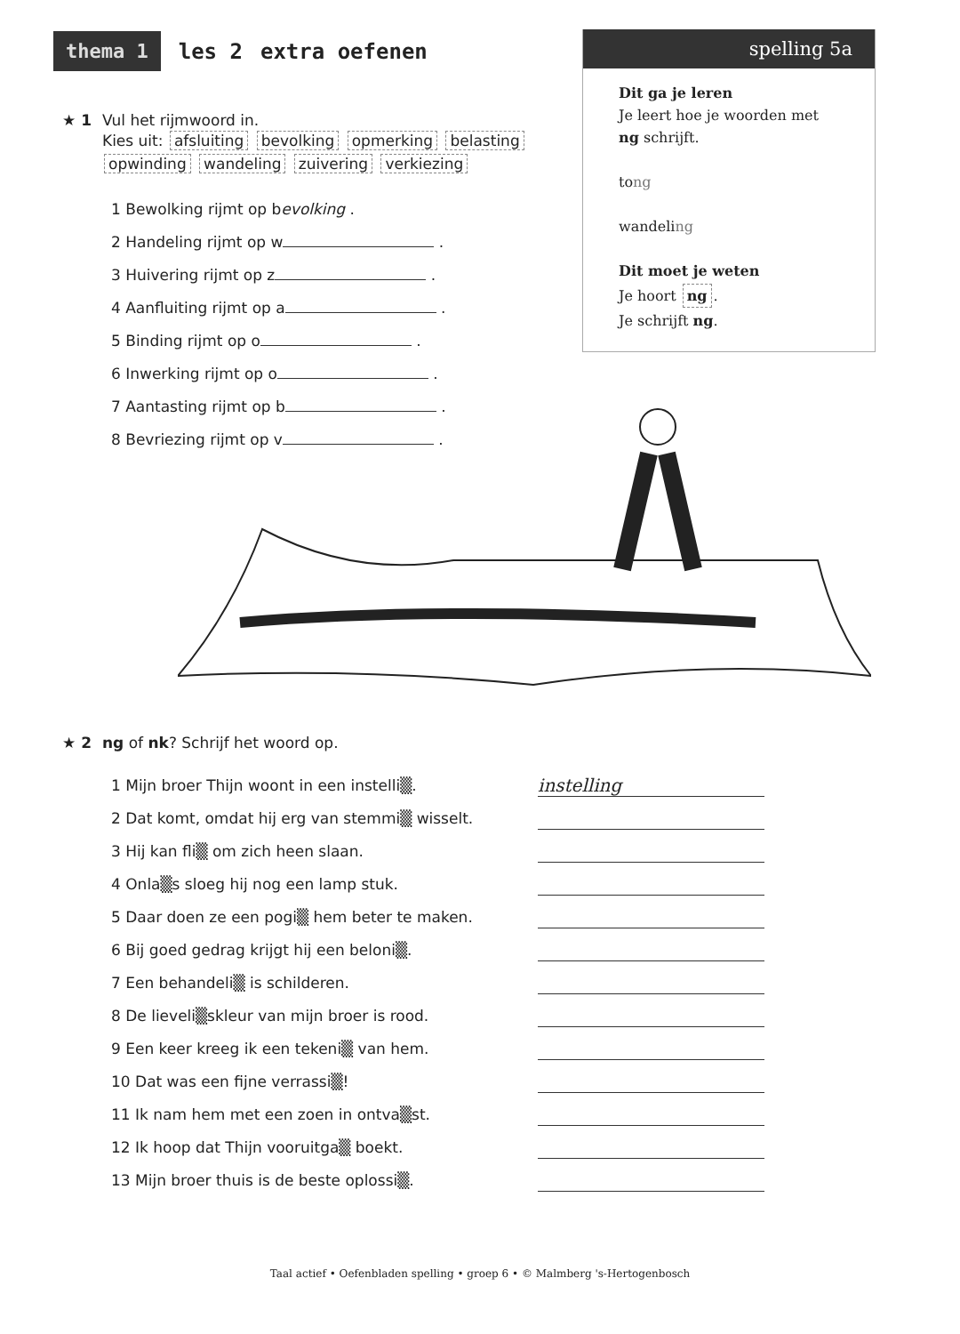thema 1 les 2 extra oefenen
spelling 5a
Dit ga je leren
Je leert hoe je woorden met ng schrijft.
tong
wandeling
Dit moet je weten
Je hoort ng.
Je schrijft ng.
★ 1 Vul het rijmwoord in.
Kies uit: afsluiting bevolking opmerking belasting
opwinding wandeling zuivering verkiezing
1 Bewolking rijmt op bevolking .
2 Handeling rijmt op w .
3 Huivering rijmt op z .
4 Aanfluiting rijmt op a .
5 Binding rijmt op o .
6 Inwerking rijmt op o .
7 Aantasting rijmt op b .
8 Bevriezing rijmt op v .
★ 2 ng of nk? Schrijf het woord op.
1 Mijn broer Thijn woont in een instelli▒. instelling
2 Dat komt, omdat hij erg van stemmi▒ wisselt.
3 Hij kan fli▒ om zich heen slaan.
4 Onla▒s sloeg hij nog een lamp stuk.
5 Daar doen ze een pogi▒ hem beter te maken.
6 Bij goed gedrag krijgt hij een beloni▒.
7 Een behandeli▒ is schilderen.
8 De lieveli▒skleur van mijn broer is rood.
9 Een keer kreeg ik een tekeni▒ van hem.
10 Dat was een fijne verrassi▒!
11 Ik nam hem met een zoen in ontva▒st.
12 Ik hoop dat Thijn vooruitga▒ boekt.
13 Mijn broer thuis is de beste oplossi▒.
Taal actief • Oefenbladen spelling • groep 6 • © Malmberg 's-Hertogenbosch